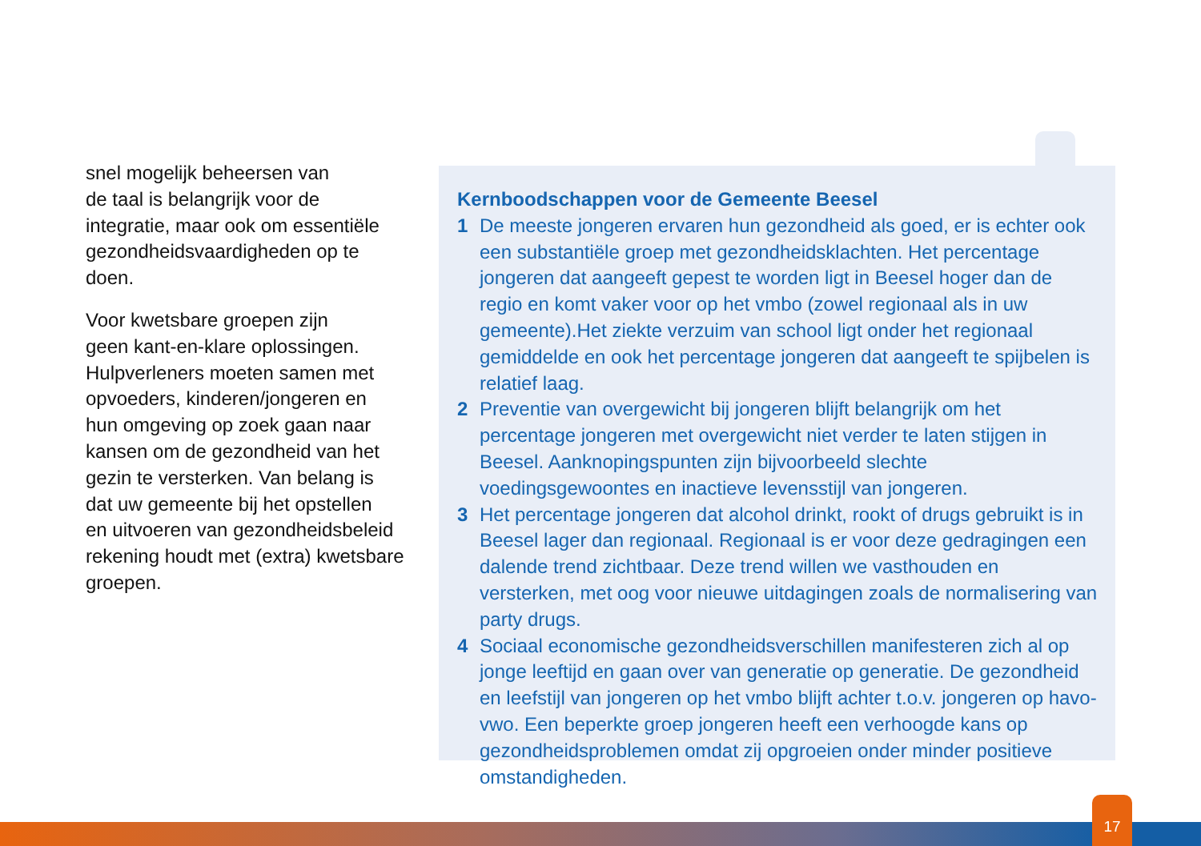snel mogelijk beheersen van
de taal is belangrijk voor de
integratie, maar ook om essentiële
gezondheidsvaardigheden op te
doen.
Voor kwetsbare groepen zijn
geen kant-en-klare oplossingen.
Hulpverleners moeten samen met
opvoeders, kinderen/jongeren en
hun omgeving op zoek gaan naar
kansen om de gezondheid van het
gezin te versterken. Van belang is
dat uw gemeente bij het opstellen
en uitvoeren van gezondheidsbeleid
rekening houdt met (extra) kwetsbare
groepen.
Kernboodschappen voor de Gemeente Beesel
1 De meeste jongeren ervaren hun gezondheid als goed, er is echter ook een substantiële groep met gezondheidsklachten. Het percentage jongeren dat aangeeft gepest te worden ligt in Beesel hoger dan de regio en komt vaker voor op het vmbo (zowel regionaal als in uw gemeente).Het ziekte verzuim van school ligt onder het regionaal gemiddelde en ook het percentage jongeren dat aangeeft te spijbelen is relatief laag.
2 Preventie van overgewicht bij jongeren blijft belangrijk om het percentage jongeren met overgewicht niet verder te laten stijgen in Beesel. Aanknopingspunten zijn bijvoorbeeld slechte voedingsgewoontes en inactieve levensstijl van jongeren.
3 Het percentage jongeren dat alcohol drinkt, rookt of drugs gebruikt is in Beesel lager dan regionaal. Regionaal is er voor deze gedragingen een dalende trend zichtbaar. Deze trend willen we vasthouden en versterken, met oog voor nieuwe uitdagingen zoals de normalisering van party drugs.
4 Sociaal economische gezondheidsverschillen manifesteren zich al op jonge leeftijd en gaan over van generatie op generatie. De gezondheid en leefstijl van jongeren op het vmbo blijft achter t.o.v. jongeren op havo-vwo. Een beperkte groep jongeren heeft een verhoogde kans op gezondheidsproblemen omdat zij opgroeien onder minder positieve omstandigheden.
17